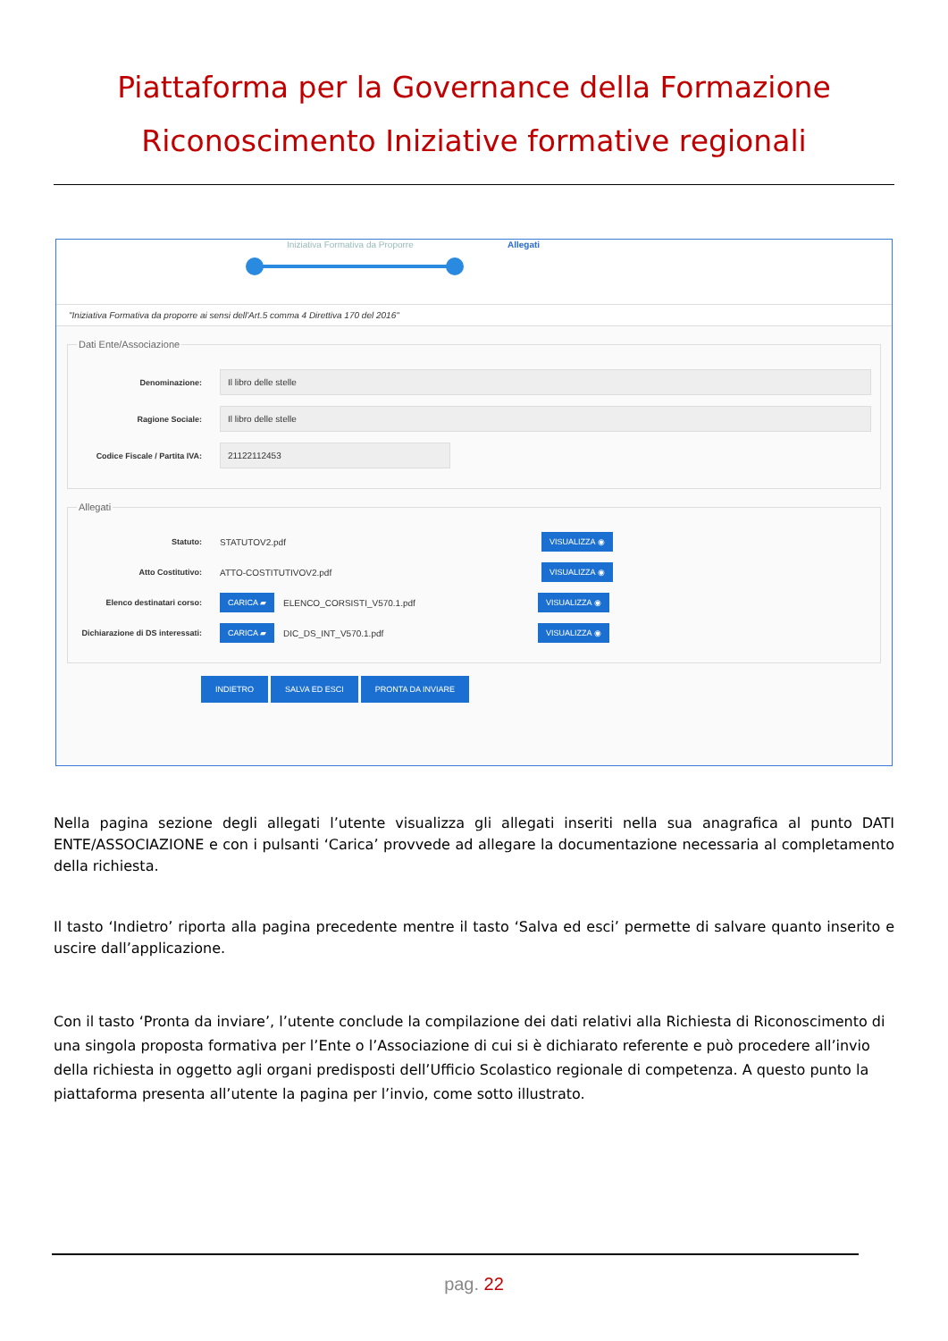Piattaforma per la Governance della Formazione
Riconoscimento Iniziative formative regionali
Iniziativa Formativa da Proporre Allegati
"Iniziativa Formativa da proporre ai sensi dell'Art.5 comma 4 Direttiva 170 del 2016"
Dati Ente/Associazione
Denominazione:
Il libro delle stelle
Ragione Sociale:
Il libro delle stelle
Codice Fiscale / Partita IVA:
21122112453
Allegati
Statuto: STATUTOV2.pdf
VISUALIZZA ◉
Atto Costitutivo: ATTO-COSTITUTIVOV2.pdf
VISUALIZZA ◉
Elenco destinatari corso:
CARICA ▰
ELENCO_CORSISTI_V570.1.pdf
VISUALIZZA ◉
Dichiarazione di DS interessati:
CARICA ▰
DIC_DS_INT_V570.1.pdf
VISUALIZZA ◉
INDIETRO SALVA ED ESCI PRONTA DA INVIARE
Nella pagina sezione degli allegati l’utente visualizza gli allegati inseriti nella sua anagrafica al punto DATI ENTE/ASSOCIAZIONE e con i pulsanti ‘Carica’ provvede ad allegare la documentazione necessaria al completamento della richiesta.
Il tasto ‘Indietro’ riporta alla pagina precedente mentre il tasto ‘Salva ed esci’ permette di salvare quanto inserito e uscire dall’applicazione.
Con il tasto ‘Pronta da inviare’, l’utente conclude la compilazione dei dati relativi alla Richiesta di Riconoscimento di una singola proposta formativa per l’Ente o l’Associazione di cui si è dichiarato referente e può procedere all’invio della richiesta in oggetto agli organi predisposti dell’Ufficio Scolastico regionale di competenza. A questo punto la piattaforma presenta all’utente la pagina per l’invio, come sotto illustrato.
pag. 22